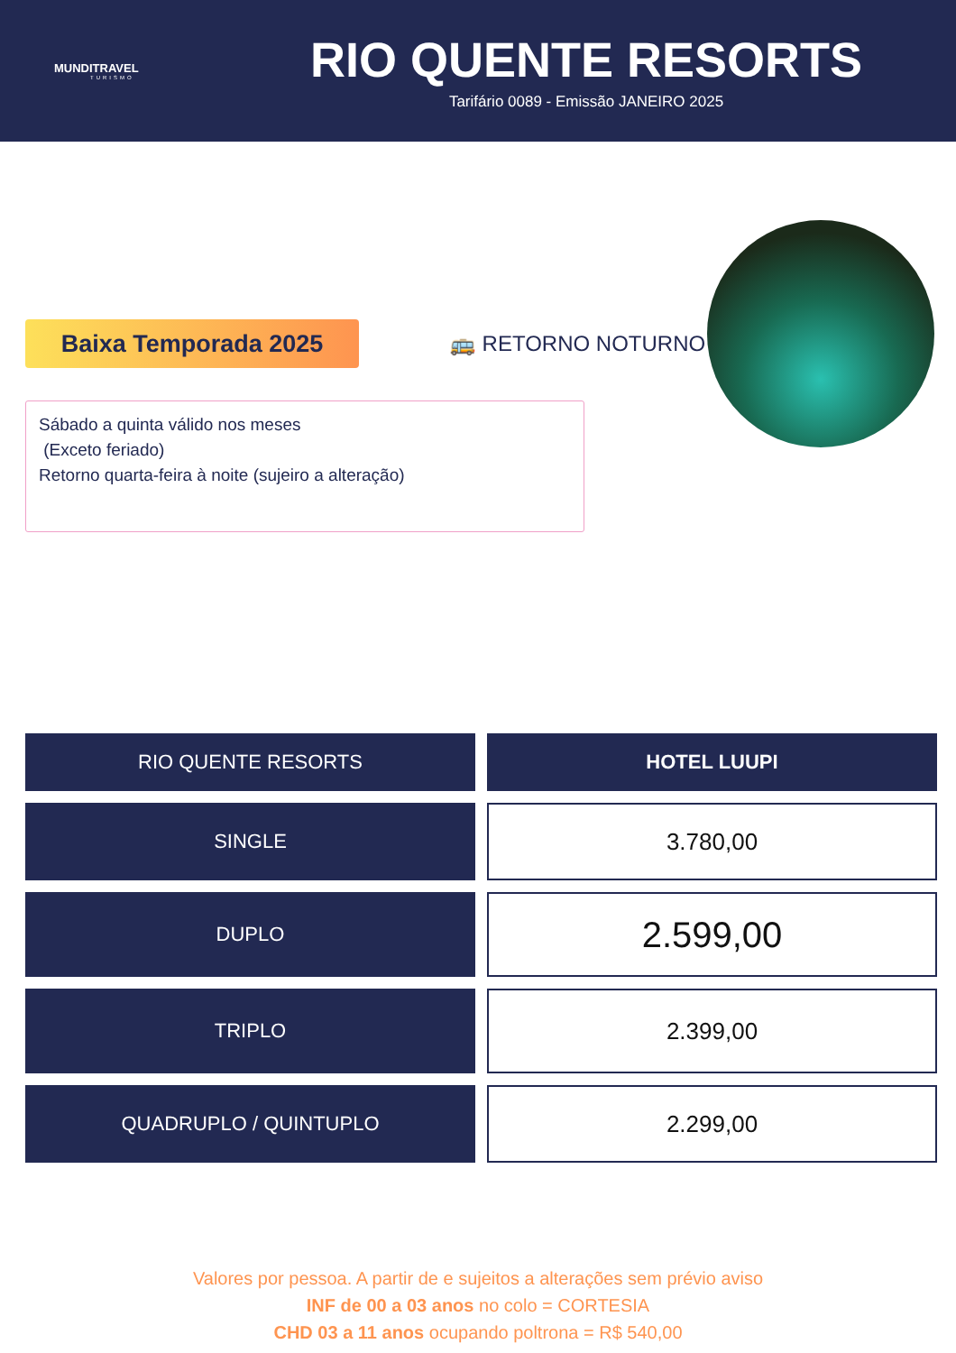MUNDITRAVEL
TURISMO
RIO QUENTE RESORTS
Tarifário 0089 - Emissão JANEIRO 2025
Baixa Temporada 2025
🚌 RETORNO NOTURNO
Sábado a quinta válido nos meses
(Exceto feriado)
Retorno quarta-feira à noite (sujeiro a alteração)
| RIO QUENTE RESORTS | HOTEL LUUPI |
| --- | --- |
| SINGLE | 3.780,00 |
| DUPLO | 2.599,00 |
| TRIPLO | 2.399,00 |
| QUADRUPLO / QUINTUPLO | 2.299,00 |
Valores por pessoa. A partir de e sujeitos a alterações sem prévio aviso
INF de 00 a 03 anos no colo = CORTESIA
CHD 03 a 11 anos ocupando poltrona = R$ 540,00